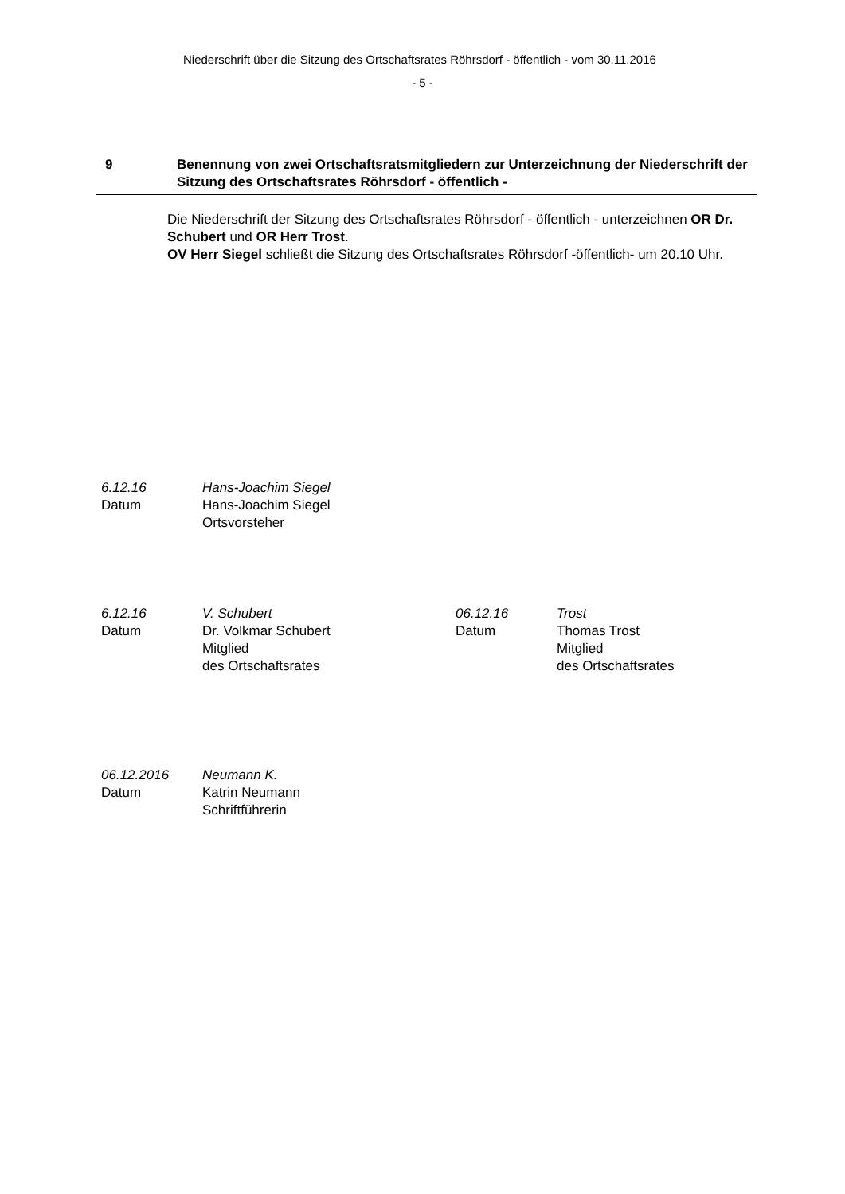Niederschrift über die Sitzung des Ortschaftsrates Röhrsdorf - öffentlich - vom 30.11.2016
- 5 -
9 Benennung von zwei Ortschaftsratsmitgliedern zur Unterzeichnung der Niederschrift der Sitzung des Ortschaftsrates Röhrsdorf - öffentlich -
Die Niederschrift der Sitzung des Ortschaftsrates Röhrsdorf - öffentlich - unterzeichnen OR Dr. Schubert und OR Herr Trost.
OV Herr Siegel schließt die Sitzung des Ortschaftsrates Röhrsdorf -öffentlich- um 20.10 Uhr.
6.12.16
Datum
Hans-Joachim Siegel
Hans-Joachim Siegel
Ortsvorsteher
6.12.16
Datum
V. Schubert
Dr. Volkmar Schubert
Mitglied
des Ortschaftsrates
06.12.16
Datum
Trost
Thomas Trost
Mitglied
des Ortschaftsrates
06.12.2016
Datum
Neumann K.
Katrin Neumann
Schriftführerin